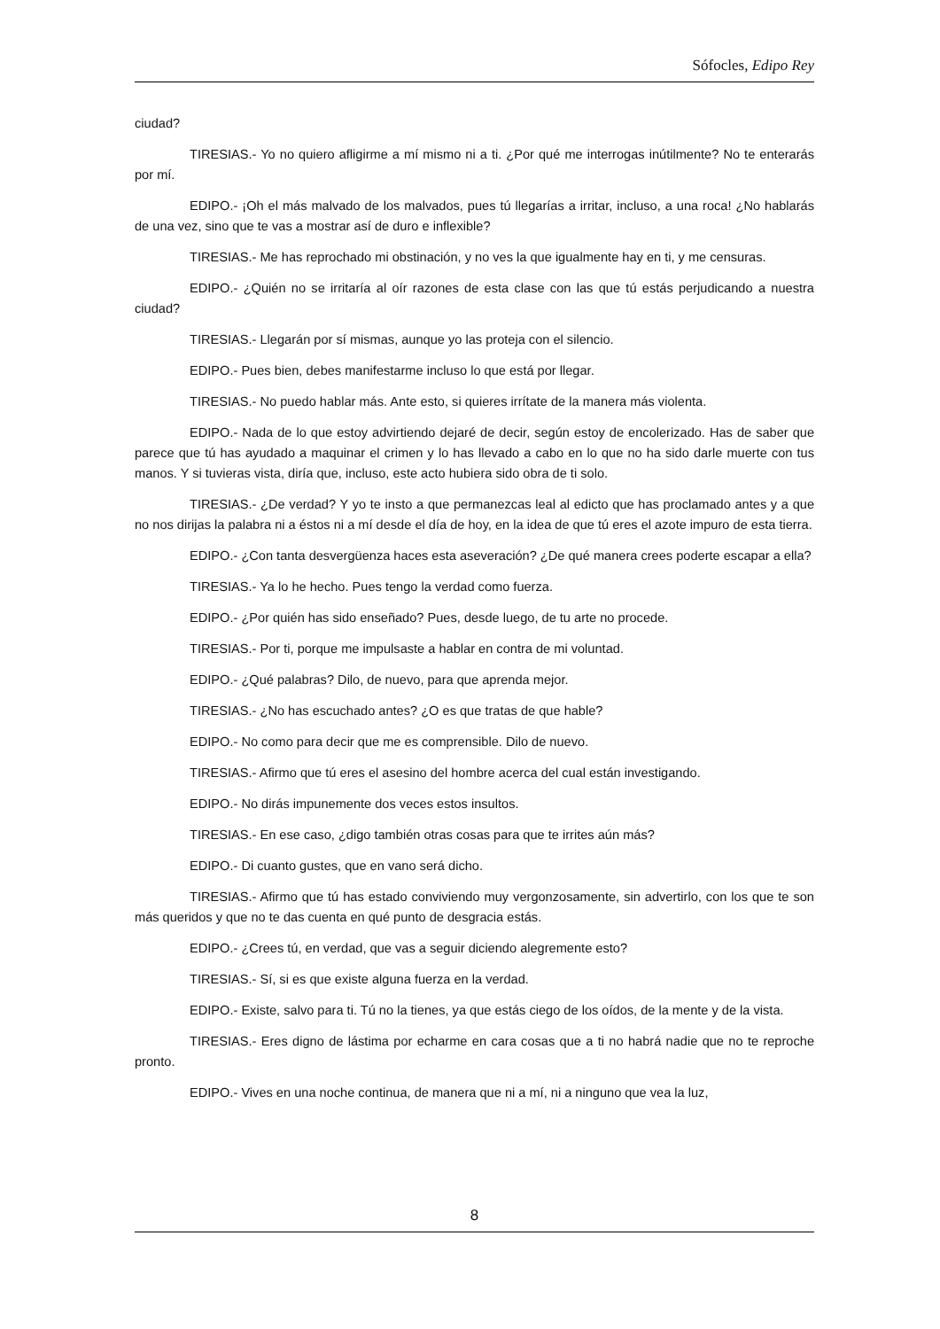Sófocles, Edipo Rey
ciudad?
TIRESIAS.- Yo no quiero afligirme a mí mismo ni a ti. ¿Por qué me interrogas inútilmente? No te enterarás por mí.
EDIPO.- ¡Oh el más malvado de los malvados, pues tú llegarías a irritar, incluso, a una roca! ¿No hablarás de una vez, sino que te vas a mostrar así de duro e inflexible?
TIRESIAS.- Me has reprochado mi obstinación, y no ves la que igualmente hay en ti, y me censuras.
EDIPO.- ¿Quién no se irritaría al oír razones de esta clase con las que tú estás perjudicando a nuestra ciudad?
TIRESIAS.- Llegarán por sí mismas, aunque yo las proteja con el silencio.
EDIPO.- Pues bien, debes manifestarme incluso lo que está por llegar.
TIRESIAS.- No puedo hablar más. Ante esto, si quieres irrítate de la manera más violenta.
EDIPO.- Nada de lo que estoy advirtiendo dejaré de decir, según estoy de encolerizado. Has de saber que parece que tú has ayudado a maquinar el crimen y lo has llevado a cabo en lo que no ha sido darle muerte con tus manos. Y si tuvieras vista, diría que, incluso, este acto hubiera sido obra de ti solo.
TIRESIAS.- ¿De verdad? Y yo te insto a que permanezcas leal al edicto que has proclamado antes y a que no nos dirijas la palabra ni a éstos ni a mí desde el día de hoy, en la idea de que tú eres el azote impuro de esta tierra.
EDIPO.- ¿Con tanta desvergüenza haces esta aseveración? ¿De qué manera crees poderte escapar a ella?
TIRESIAS.- Ya lo he hecho. Pues tengo la verdad como fuerza.
EDIPO.- ¿Por quién has sido enseñado? Pues, desde luego, de tu arte no procede.
TIRESIAS.- Por ti, porque me impulsaste a hablar en contra de mi voluntad.
EDIPO.- ¿Qué palabras? Dilo, de nuevo, para que aprenda mejor.
TIRESIAS.- ¿No has escuchado antes? ¿O es que tratas de que hable?
EDIPO.- No como para decir que me es comprensible. Dilo de nuevo.
TIRESIAS.- Afirmo que tú eres el asesino del hombre acerca del cual están investigando.
EDIPO.- No dirás impunemente dos veces estos insultos.
TIRESIAS.- En ese caso, ¿digo también otras cosas para que te irrites aún más?
EDIPO.- Di cuanto gustes, que en vano será dicho.
TIRESIAS.- Afirmo que tú has estado conviviendo muy vergonzosamente, sin advertirlo, con los que te son más queridos y que no te das cuenta en qué punto de desgracia estás.
EDIPO.- ¿Crees tú, en verdad, que vas a seguir diciendo alegremente esto?
TIRESIAS.- Sí, si es que existe alguna fuerza en la verdad.
EDIPO.- Existe, salvo para ti. Tú no la tienes, ya que estás ciego de los oídos, de la mente y de la vista.
TIRESIAS.- Eres digno de lástima por echarme en cara cosas que a ti no habrá nadie que no te reproche pronto.
EDIPO.- Vives en una noche continua, de manera que ni a mí, ni a ninguno que vea la luz,
8